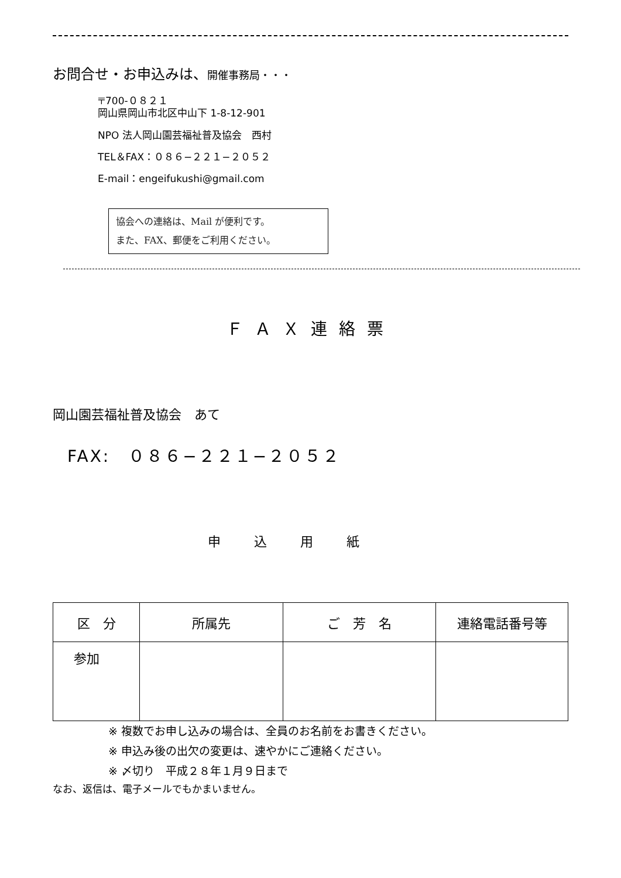お問合せ・お申込みは、開催事務局・・・
〒700-０８２１
岡山県岡山市北区中山下 1-8-12-901
NPO 法人岡山園芸福祉普及協会　西村
TEL＆FAX：０８６−２２１−２０５２
E-mail：engeifukushi@gmail.com
協会への連絡は、Mail が便利です。
また、FAX、郵便をご利用ください。
ＦＡＸ連絡票
岡山園芸福祉普及協会　あて
FAX:　０８６−２２１−２０５２
申 込 用 紙
| 区 分 | 所属先 | ご 芳 名 | 連絡電話番号等 |
| --- | --- | --- | --- |
| 参加 | | | |
※ 複数でお申し込みの場合は、全員のお名前をお書きください。
※ 申込み後の出欠の変更は、速やかにご連絡ください。
※ 〆切り　平成２８年１月９日まで
なお、返信は、電子メールでもかまいません。